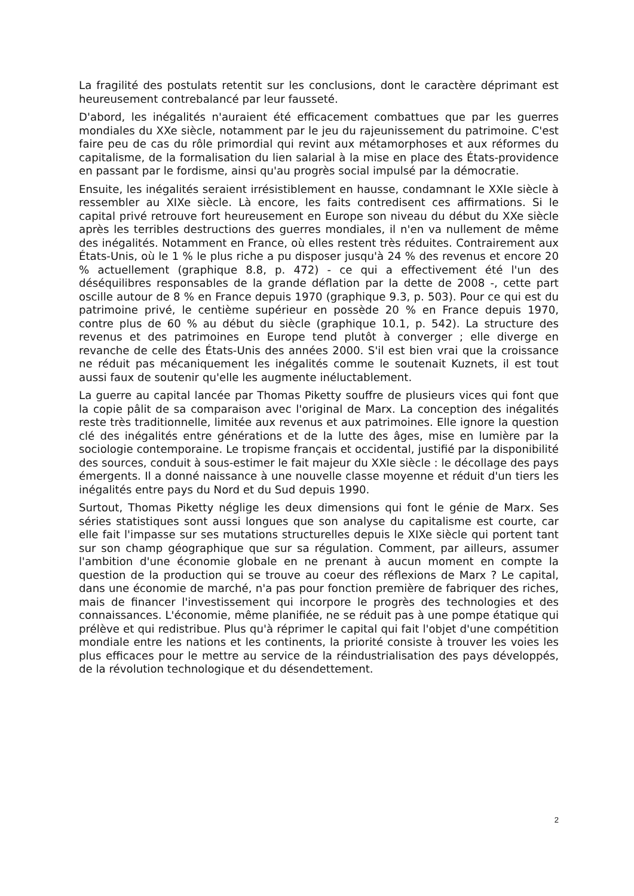La fragilité des postulats retentit sur les conclusions, dont le caractère déprimant est heureusement contrebalancé par leur fausseté.
D'abord, les inégalités n'auraient été efficacement combattues que par les guerres mondiales du XXe siècle, notamment par le jeu du rajeunissement du patrimoine. C'est faire peu de cas du rôle primordial qui revint aux métamorphoses et aux réformes du capitalisme, de la formalisation du lien salarial à la mise en place des États-providence en passant par le fordisme, ainsi qu'au progrès social impulsé par la démocratie.
Ensuite, les inégalités seraient irrésistiblement en hausse, condamnant le XXIe siècle à ressembler au XIXe siècle. Là encore, les faits contredisent ces affirmations. Si le capital privé retrouve fort heureusement en Europe son niveau du début du XXe siècle après les terribles destructions des guerres mondiales, il n'en va nullement de même des inégalités. Notamment en France, où elles restent très réduites. Contrairement aux États-Unis, où le 1 % le plus riche a pu disposer jusqu'à 24 % des revenus et encore 20 % actuellement (graphique 8.8, p. 472) - ce qui a effectivement été l'un des déséquilibres responsables de la grande déflation par la dette de 2008 -, cette part oscille autour de 8 % en France depuis 1970 (graphique 9.3, p. 503). Pour ce qui est du patrimoine privé, le centième supérieur en possède 20 % en France depuis 1970, contre plus de 60 % au début du siècle (graphique 10.1, p. 542). La structure des revenus et des patrimoines en Europe tend plutôt à converger ; elle diverge en revanche de celle des États-Unis des années 2000. S'il est bien vrai que la croissance ne réduit pas mécaniquement les inégalités comme le soutenait Kuznets, il est tout aussi faux de soutenir qu'elle les augmente inéluctablement.
La guerre au capital lancée par Thomas Piketty souffre de plusieurs vices qui font que la copie pâlit de sa comparaison avec l'original de Marx. La conception des inégalités reste très traditionnelle, limitée aux revenus et aux patrimoines. Elle ignore la question clé des inégalités entre générations et de la lutte des âges, mise en lumière par la sociologie contemporaine. Le tropisme français et occidental, justifié par la disponibilité des sources, conduit à sous-estimer le fait majeur du XXIe siècle : le décollage des pays émergents. Il a donné naissance à une nouvelle classe moyenne et réduit d'un tiers les inégalités entre pays du Nord et du Sud depuis 1990.
Surtout, Thomas Piketty néglige les deux dimensions qui font le génie de Marx. Ses séries statistiques sont aussi longues que son analyse du capitalisme est courte, car elle fait l'impasse sur ses mutations structurelles depuis le XIXe siècle qui portent tant sur son champ géographique que sur sa régulation. Comment, par ailleurs, assumer l'ambition d'une économie globale en ne prenant à aucun moment en compte la question de la production qui se trouve au coeur des réflexions de Marx ? Le capital, dans une économie de marché, n'a pas pour fonction première de fabriquer des riches, mais de financer l'investissement qui incorpore le progrès des technologies et des connaissances. L'économie, même planifiée, ne se réduit pas à une pompe étatique qui prélève et qui redistribue. Plus qu'à réprimer le capital qui fait l'objet d'une compétition mondiale entre les nations et les continents, la priorité consiste à trouver les voies les plus efficaces pour le mettre au service de la réindustrialisation des pays développés, de la révolution technologique et du désendettement.
2